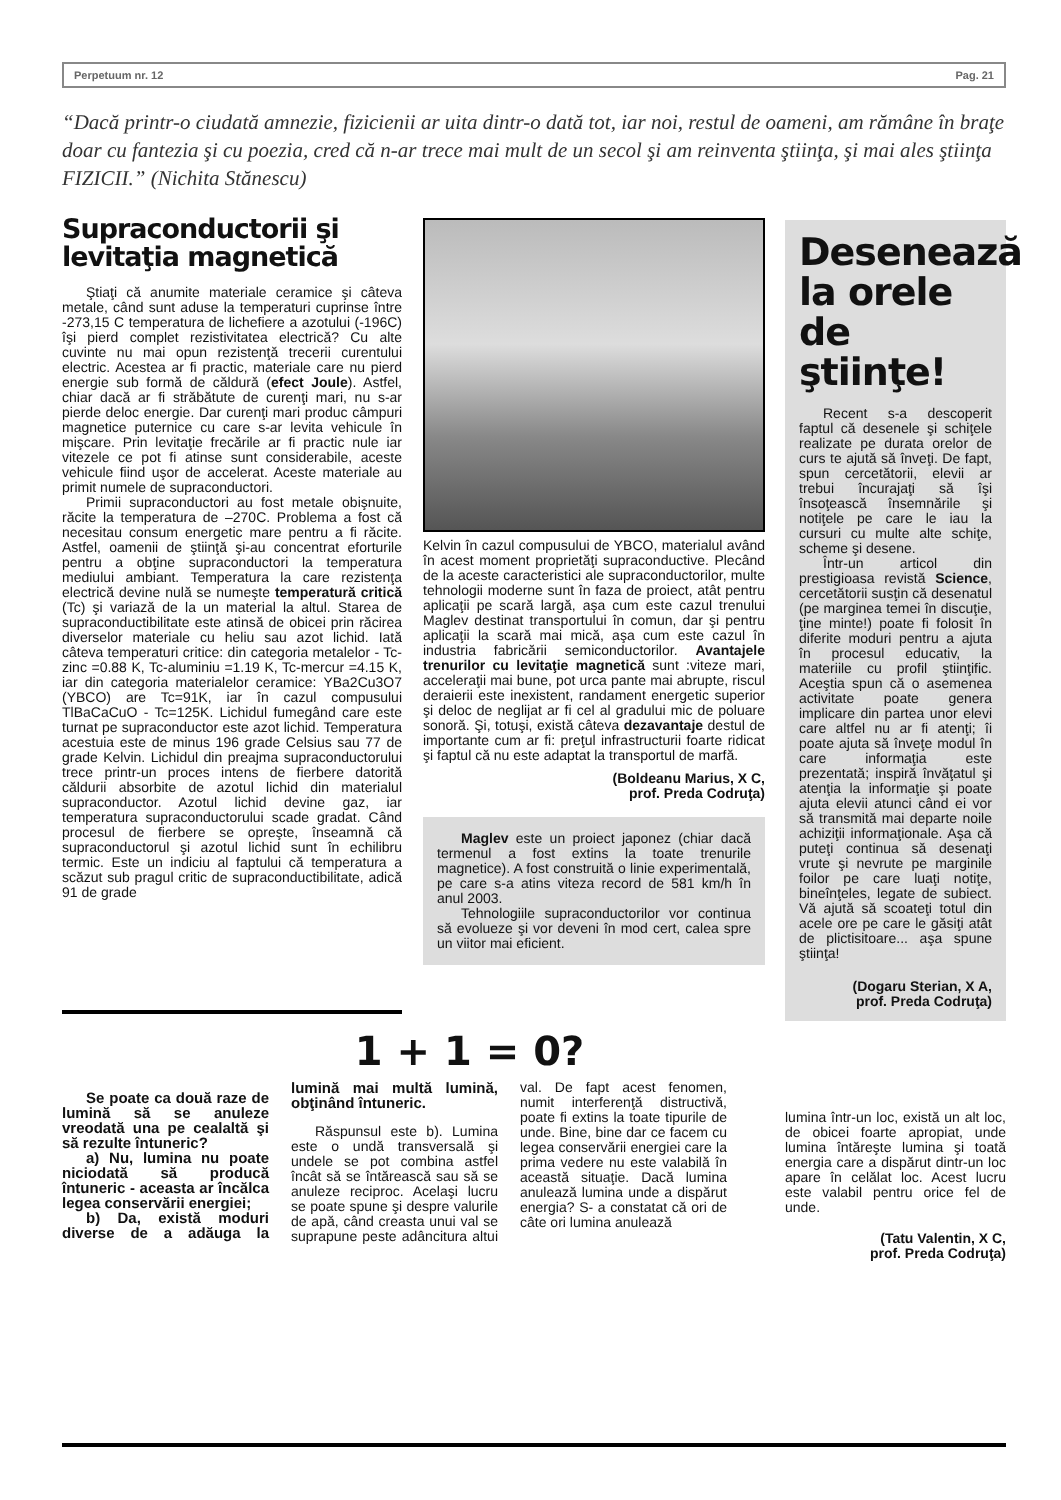Perpetuum nr. 12 Pag. 21
“Dacă printr-o ciudată amnezie, fizicienii ar uita dintr-o dată tot, iar noi, restul de oameni, am rămâne în braţe doar cu fantezia şi cu poezia, cred că n-ar trece mai mult de un secol şi am reinventa ştiinţa, şi mai ales ştiinţa FIZICII.” (Nichita Stănescu)
Supraconductorii şi levitaţia magnetică
Ştiaţi că anumite materiale ceramice şi câteva metale, când sunt aduse la temperaturi cuprinse între -273,15 C temperatura de lichefiere a azotului (-196C) îşi pierd complet rezistivitatea electrică? Cu alte cuvinte nu mai opun rezistenţă trecerii curentului electric. Acestea ar fi practic, materiale care nu pierd energie sub formă de căldură (efect Joule). Astfel, chiar dacă ar fi străbătute de curenţi mari, nu s-ar pierde deloc energie. Dar curenţi mari produc câmpuri magnetice puternice cu care s-ar levita vehicule în mişcare. Prin levitaţie frecările ar fi practic nule iar vitezele ce pot fi atinse sunt considerabile, aceste vehicule fiind uşor de accelerat. Aceste materiale au primit numele de supraconductori.
Primii supraconductori au fost metale obişnuite, răcite la temperatura de –270C. Problema a fost că necesitau consum energetic mare pentru a fi răcite. Astfel, oamenii de ştiinţă şi-au concentrat eforturile pentru a obţine supraconductori la temperatura mediului ambiant. Temperatura la care rezistenţa electrică devine nulă se numeşte temperatură critică (Tc) şi variază de la un material la altul. Starea de supraconductibilitate este atinsă de obicei prin răcirea diverselor materiale cu heliu sau azot lichid. Iată câteva temperaturi critice: din categoria metalelor - Tc-zinc =0.88 K, Tc-aluminiu =1.19 K, Tc-mercur =4.15 K, iar din categoria materialelor ceramice: YBa2Cu3O7 (YBCO) are Tc=91K, iar în cazul compusului TlBaCaCuO - Tc=125K. Lichidul fumegând care este turnat pe supraconductor este azot lichid. Temperatura acestuia este de minus 196 grade Celsius sau 77 de grade Kelvin. Lichidul din preajma supraconductorului trece printr-un proces intens de fierbere datorită căldurii absorbite de azotul lichid din materialul supraconductor. Azotul lichid devine gaz, iar temperatura supraconductorului scade gradat. Când procesul de fierbere se opreşte, înseamnă că supraconductorul şi azotul lichid sunt în echilibru termic. Este un indiciu al faptului că temperatura a scăzut sub pragul critic de supraconductibilitate, adică 91 de grade
Kelvin în cazul compusului de YBCO, materialul având în acest moment proprietăţi supraconductive. Plecând de la aceste caracteristici ale supraconductorilor, multe tehnologii moderne sunt în faza de proiect, atât pentru aplicaţii pe scară largă, aşa cum este cazul trenului Maglev destinat transportului în comun, dar şi pentru aplicaţii la scară mai mică, aşa cum este cazul în industria fabricării semiconductorilor. Avantajele trenurilor cu levitaţie magnetică sunt :viteze mari, acceleraţii mai bune, pot urca pante mai abrupte, riscul deraierii este inexistent, randament energetic superior şi deloc de neglijat ar fi cel al gradului mic de poluare sonoră. Şi, totuşi, există câteva dezavantaje destul de importante cum ar fi: preţul infrastructurii foarte ridicat şi faptul că nu este adaptat la transportul de marfă.
(Boldeanu Marius, X C,
prof. Preda Codruţa)
Maglev este un proiect japonez (chiar dacă termenul a fost extins la toate trenurile magnetice). A fost construită o linie experimentală, pe care s-a atins viteza record de 581 km/h în anul 2003.
Tehnologiile supraconductorilor vor continua să evolueze şi vor deveni în mod cert, calea spre un viitor mai eficient.
Desenează la orele de ştiinţe!
Recent s-a descoperit faptul că desenele şi schiţele realizate pe durata orelor de curs te ajută să înveţi. De fapt, spun cercetătorii, elevii ar trebui încurajaţi să îşi însoţească însemnările şi notiţele pe care le iau la cursuri cu multe alte schiţe, scheme şi desene.
Într-un articol din prestigioasa revistă Science, cercetătorii susţin că desenatul (pe marginea temei în discuţie, ţine minte!) poate fi folosit în diferite moduri pentru a ajuta în procesul educativ, la materiile cu profil ştiinţific. Aceştia spun că o asemenea activitate poate genera implicare din partea unor elevi care altfel nu ar fi atenţi; îi poate ajuta să înveţe modul în care informaţia este prezentată; inspiră învăţatul şi atenţia la informaţie şi poate ajuta elevii atunci când ei vor să transmită mai departe noile achiziţii informaţionale. Aşa că puteţi continua să desenaţi vrute şi nevrute pe marginile foilor pe care luaţi notiţe, bineînţeles, legate de subiect. Vă ajută să scoateţi totul din acele ore pe care le găsiţi atât de plictisitoare... aşa spune ştiinţa!
(Dogaru Sterian, X A,
prof. Preda Codruţa)
1 + 1 = 0?
Se poate ca două raze de lumină să se anuleze vreodată una pe cealaltă şi să rezulte întuneric?
a) Nu, lumina nu poate niciodată să producă întuneric - aceasta ar încălca legea conservării energiei;
b) Da, există moduri diverse de a adăuga la lumină mai multă lumină, obţinând întuneric.
Răspunsul este b). Lumina este o undă transversală şi undele se pot combina astfel încât să se întărească sau să se anuleze reciproc. Acelaşi lucru se poate spune şi despre valurile de apă, când creasta unui val se suprapune peste adâncitura altui val. De fapt acest fenomen, numit interferenţă distructivă, poate fi extins la toate tipurile de unde. Bine, bine dar ce facem cu legea conservării energiei care la prima vedere nu este valabilă în această situaţie. Dacă lumina anulează lumina unde a dispărut energia? S- a constatat că ori de câte ori lumina anulează
lumina într-un loc, există un alt loc, de obicei foarte apropiat, unde lumina întăreşte lumina şi toată energia care a dispărut dintr-un loc apare în celălat loc. Acest lucru este valabil pentru orice fel de unde.
(Tatu Valentin, X C,
prof. Preda Codruţa)